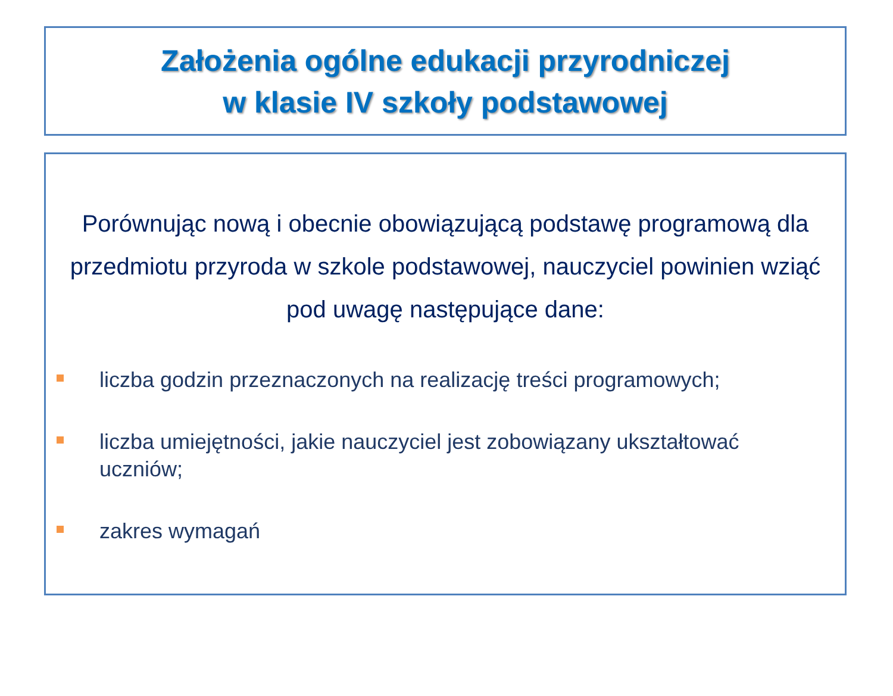Założenia ogólne edukacji przyrodniczej
w klasie IV szkoły podstawowej
Porównując nową i obecnie obowiązującą podstawę programową dla przedmiotu przyroda w szkole podstawowej, nauczyciel powinien wziąć pod uwagę następujące dane:
liczba godzin przeznaczonych na realizację treści programowych;
liczba umiejętności, jakie nauczyciel jest zobowiązany ukształtować uczniów;
zakres wymagań